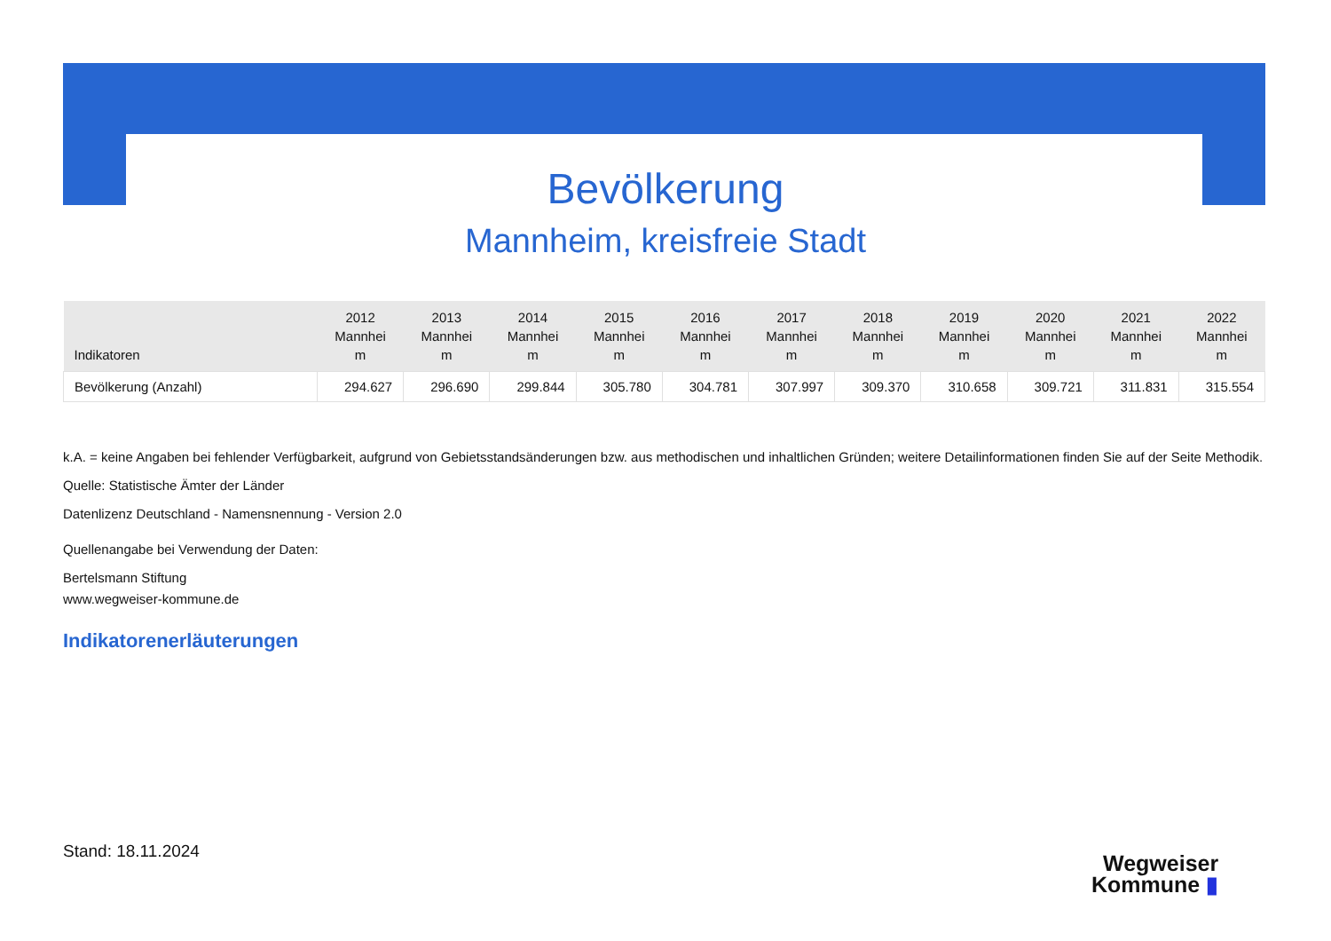Bevölkerung
Mannheim, kreisfreie Stadt
| Indikatoren | 2012 Mannhei m | 2013 Mannhei m | 2014 Mannhei m | 2015 Mannhei m | 2016 Mannhei m | 2017 Mannhei m | 2018 Mannhei m | 2019 Mannhei m | 2020 Mannhei m | 2021 Mannhei m | 2022 Mannhei m |
| --- | --- | --- | --- | --- | --- | --- | --- | --- | --- | --- | --- |
| Bevölkerung (Anzahl) | 294.627 | 296.690 | 299.844 | 305.780 | 304.781 | 307.997 | 309.370 | 310.658 | 309.721 | 311.831 | 315.554 |
k.A. = keine Angaben bei fehlender Verfügbarkeit, aufgrund von Gebietsstandsänderungen bzw. aus methodischen und inhaltlichen Gründen; weitere Detailinformationen finden Sie auf der Seite Methodik.
Quelle: Statistische Ämter der Länder
Datenlizenz Deutschland - Namensnennung - Version 2.0
Quellenangabe bei Verwendung der Daten:
Bertelsmann Stiftung
www.wegweiser-kommune.de
Indikatorenerläuterungen
Stand: 18.11.2024
Wegweiser
Kommune ▮